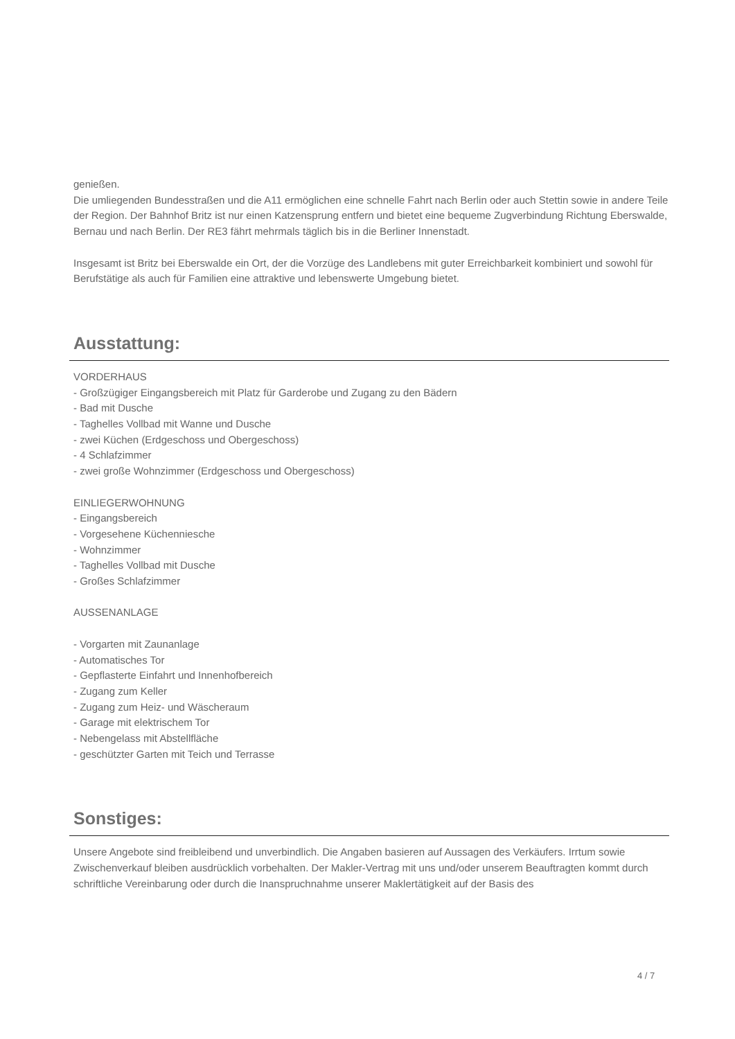genießen.
Die umliegenden Bundesstraßen und die A11 ermöglichen eine schnelle Fahrt nach Berlin oder auch Stettin sowie in andere Teile der Region. Der Bahnhof Britz ist nur einen Katzensprung entfern und bietet eine bequeme Zugverbindung Richtung Eberswalde, Bernau und nach Berlin. Der RE3 fährt mehrmals täglich bis in die Berliner Innenstadt.
Insgesamt ist Britz bei Eberswalde ein Ort, der die Vorzüge des Landlebens mit guter Erreichbarkeit kombiniert und sowohl für Berufstätige als auch für Familien eine attraktive und lebenswerte Umgebung bietet.
Ausstattung:
VORDERHAUS
- Großzügiger Eingangsbereich mit Platz für Garderobe und Zugang zu den Bädern
- Bad mit Dusche
- Taghelles Vollbad mit Wanne und Dusche
- zwei Küchen (Erdgeschoss und Obergeschoss)
- 4 Schlafzimmer
- zwei große Wohnzimmer (Erdgeschoss und Obergeschoss)
EINLIEGERWOHNUNG
- Eingangsbereich
- Vorgesehene Küchenniesche
- Wohnzimmer
- Taghelles Vollbad mit Dusche
- Großes Schlafzimmer
AUSSENANLAGE
- Vorgarten mit Zaunanlage
- Automatisches Tor
- Gepflasterte Einfahrt und Innenhofbereich
- Zugang zum Keller
- Zugang zum Heiz- und Wäscheraum
- Garage mit elektrischem Tor
- Nebengelass mit Abstellfläche
- geschützter Garten mit Teich und Terrasse
Sonstiges:
Unsere Angebote sind freibleibend und unverbindlich. Die Angaben basieren auf Aussagen des Verkäufers. Irrtum sowie Zwischenverkauf bleiben ausdrücklich vorbehalten. Der Makler-Vertrag mit uns und/oder unserem Beauftragten kommt durch schriftliche Vereinbarung oder durch die Inanspruchnahme unserer Maklertätigkeit auf der Basis des
4 / 7